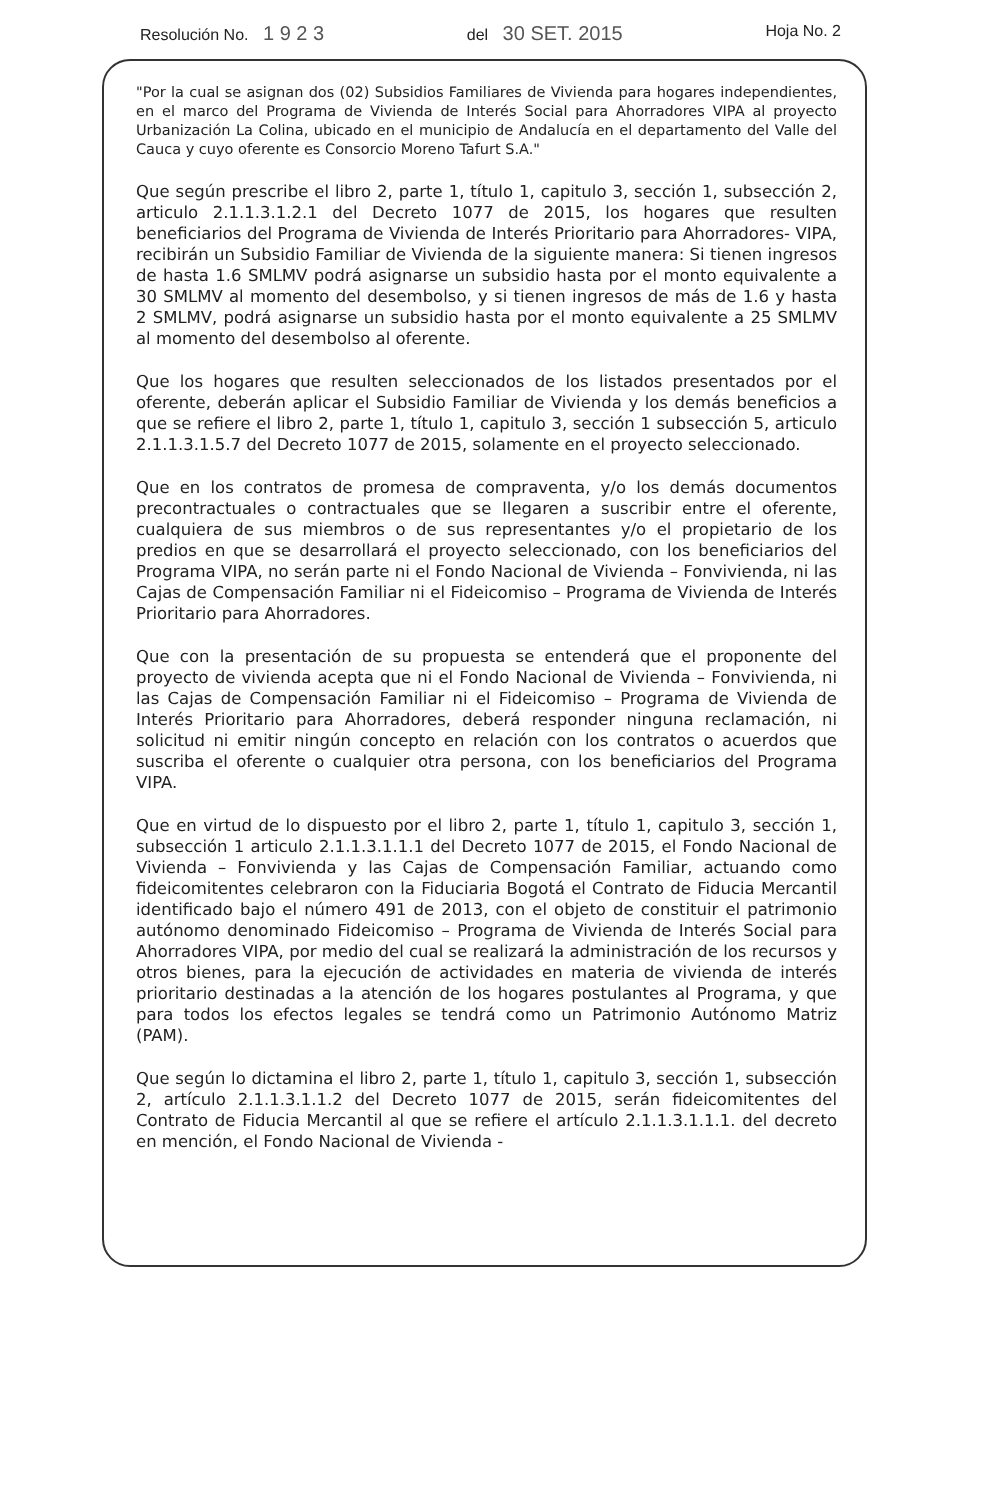Resolución No. 1 9 2 3 del 30 SET. 2015 Hoja No. 2
"Por la cual se asignan dos (02) Subsidios Familiares de Vivienda para hogares independientes, en el marco del Programa de Vivienda de Interés Social para Ahorradores VIPA al proyecto Urbanización La Colina, ubicado en el municipio de Andalucía en el departamento del Valle del Cauca y cuyo oferente es Consorcio Moreno Tafurt S.A."
Que según prescribe el libro 2, parte 1, título 1, capitulo 3, sección 1, subsección 2, articulo 2.1.1.3.1.2.1 del Decreto 1077 de 2015, los hogares que resulten beneficiarios del Programa de Vivienda de Interés Prioritario para Ahorradores- VIPA, recibirán un Subsidio Familiar de Vivienda de la siguiente manera: Si tienen ingresos de hasta 1.6 SMLMV podrá asignarse un subsidio hasta por el monto equivalente a 30 SMLMV al momento del desembolso, y si tienen ingresos de más de 1.6 y hasta 2 SMLMV, podrá asignarse un subsidio hasta por el monto equivalente a 25 SMLMV al momento del desembolso al oferente.
Que los hogares que resulten seleccionados de los listados presentados por el oferente, deberán aplicar el Subsidio Familiar de Vivienda y los demás beneficios a que se refiere el libro 2, parte 1, título 1, capitulo 3, sección 1 subsección 5, articulo 2.1.1.3.1.5.7 del Decreto 1077 de 2015, solamente en el proyecto seleccionado.
Que en los contratos de promesa de compraventa, y/o los demás documentos precontractuales o contractuales que se llegaren a suscribir entre el oferente, cualquiera de sus miembros o de sus representantes y/o el propietario de los predios en que se desarrollará el proyecto seleccionado, con los beneficiarios del Programa VIPA, no serán parte ni el Fondo Nacional de Vivienda – Fonvivienda, ni las Cajas de Compensación Familiar ni el Fideicomiso – Programa de Vivienda de Interés Prioritario para Ahorradores.
Que con la presentación de su propuesta se entenderá que el proponente del proyecto de vivienda acepta que ni el Fondo Nacional de Vivienda – Fonvivienda, ni las Cajas de Compensación Familiar ni el Fideicomiso – Programa de Vivienda de Interés Prioritario para Ahorradores, deberá responder ninguna reclamación, ni solicitud ni emitir ningún concepto en relación con los contratos o acuerdos que suscriba el oferente o cualquier otra persona, con los beneficiarios del Programa VIPA.
Que en virtud de lo dispuesto por el libro 2, parte 1, título 1, capitulo 3, sección 1, subsección 1 articulo 2.1.1.3.1.1.1 del Decreto 1077 de 2015, el Fondo Nacional de Vivienda – Fonvivienda y las Cajas de Compensación Familiar, actuando como fideicomitentes celebraron con la Fiduciaria Bogotá el Contrato de Fiducia Mercantil identificado bajo el número 491 de 2013, con el objeto de constituir el patrimonio autónomo denominado Fideicomiso – Programa de Vivienda de Interés Social para Ahorradores VIPA, por medio del cual se realizará la administración de los recursos y otros bienes, para la ejecución de actividades en materia de vivienda de interés prioritario destinadas a la atención de los hogares postulantes al Programa, y que para todos los efectos legales se tendrá como un Patrimonio Autónomo Matriz (PAM).
Que según lo dictamina el libro 2, parte 1, título 1, capitulo 3, sección 1, subsección 2, artículo 2.1.1.3.1.1.2 del Decreto 1077 de 2015, serán fideicomitentes del Contrato de Fiducia Mercantil al que se refiere el artículo 2.1.1.3.1.1.1. del decreto en mención, el Fondo Nacional de Vivienda -